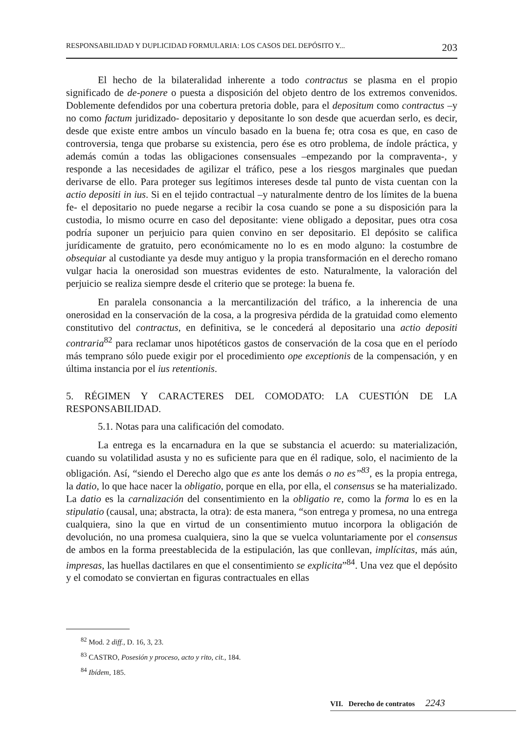RESPONSABILIDAD Y DUPLICIDAD FORMULARIA: LOS CASOS DEL DEPÓSITO Y... 203
El hecho de la bilateralidad inherente a todo contractus se plasma en el propio significado de de-ponere o puesta a disposición del objeto dentro de los extremos convenidos. Doblemente defendidos por una cobertura pretoria doble, para el depositum como contractus –y no como factum juridizado- depositario y depositante lo son desde que acuerdan serlo, es decir, desde que existe entre ambos un vínculo basado en la buena fe; otra cosa es que, en caso de controversia, tenga que probarse su existencia, pero ése es otro problema, de índole práctica, y además común a todas las obligaciones consensuales –empezando por la compraventa-, y responde a las necesidades de agilizar el tráfico, pese a los riesgos marginales que puedan derivarse de ello. Para proteger sus legítimos intereses desde tal punto de vista cuentan con la actio depositi in ius. Si en el tejido contractual –y naturalmente dentro de los límites de la buena fe- el depositario no puede negarse a recibir la cosa cuando se pone a su disposición para la custodia, lo mismo ocurre en caso del depositante: viene obligado a depositar, pues otra cosa podría suponer un perjuicio para quien convino en ser depositario. El depósito se califica jurídicamente de gratuito, pero económicamente no lo es en modo alguno: la costumbre de obsequiar al custodiante ya desde muy antiguo y la propia transformación en el derecho romano vulgar hacia la onerosidad son muestras evidentes de esto. Naturalmente, la valoración del perjuicio se realiza siempre desde el criterio que se protege: la buena fe.
En paralela consonancia a la mercantilización del tráfico, a la inherencia de una onerosidad en la conservación de la cosa, a la progresiva pérdida de la gratuidad como elemento constitutivo del contractus, en definitiva, se le concederá al depositario una actio depositi contraria<sup>82</sup> para reclamar unos hipotéticos gastos de conservación de la cosa que en el período más temprano sólo puede exigir por el procedimiento ope exceptionis de la compensación, y en última instancia por el ius retentionis.
5. RÉGIMEN Y CARACTERES DEL COMODATO: LA CUESTIÓN DE LA RESPONSABILIDAD.
5.1. Notas para una calificación del comodato.
La entrega es la encarnadura en la que se substancia el acuerdo: su materialización, cuando su volatilidad asusta y no es suficiente para que en él radique, solo, el nacimiento de la obligación. Así, “siendo el Derecho algo que es ante los demás o no es”<sup>83</sup>, es la propia entrega, la datio, lo que hace nacer la obligatio, porque en ella, por ella, el consensus se ha materializado. La datio es la carnalización del consentimiento en la obligatio re, como la forma lo es en la stipulatio (causal, una; abstracta, la otra): de esta manera, “son entrega y promesa, no una entrega cualquiera, sino la que en virtud de un consentimiento mutuo incorpora la obligación de devolución, no una promesa cualquiera, sino la que se vuelca voluntariamente por el consensus de ambos en la forma preestablecida de la estipulación, las que conllevan, implícitas, más aún, impresas, las huellas dactilares en que el consentimiento se explicita”<sup>84</sup>. Una vez que el depósito y el comodato se conviertan en figuras contractuales en ellas
<sup>82</sup> Mod. 2 diff., D. 16, 3, 23.
<sup>83</sup> CASTRO, Posesión y proceso, acto y rito, cit., 184.
<sup>84</sup> Ibídem, 185.
VII. Derecho de contratos 2243